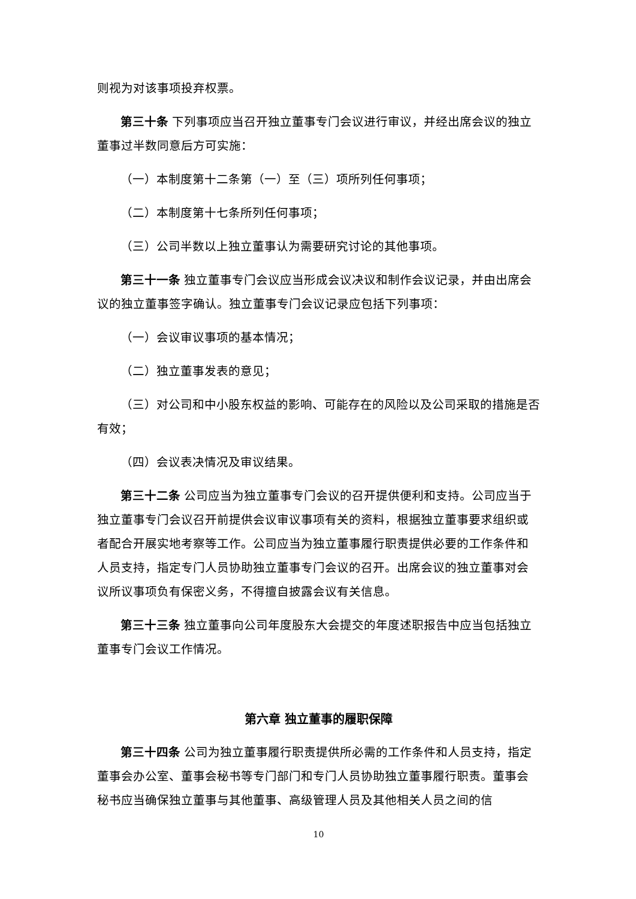则视为对该事项投弃权票。
第三十条 下列事项应当召开独立董事专门会议进行审议，并经出席会议的独立董事过半数同意后方可实施：
（一）本制度第十二条第（一）至（三）项所列任何事项；
（二）本制度第十七条所列任何事项；
（三）公司半数以上独立董事认为需要研究讨论的其他事项。
第三十一条 独立董事专门会议应当形成会议决议和制作会议记录，并由出席会议的独立董事签字确认。独立董事专门会议记录应包括下列事项：
（一）会议审议事项的基本情况；
（二）独立董事发表的意见；
（三）对公司和中小股东权益的影响、可能存在的风险以及公司采取的措施是否有效；
（四）会议表决情况及审议结果。
第三十二条 公司应当为独立董事专门会议的召开提供便利和支持。公司应当于独立董事专门会议召开前提供会议审议事项有关的资料，根据独立董事要求组织或者配合开展实地考察等工作。公司应当为独立董事履行职责提供必要的工作条件和人员支持，指定专门人员协助独立董事专门会议的召开。出席会议的独立董事对会议所议事项负有保密义务，不得擅自披露会议有关信息。
第三十三条 独立董事向公司年度股东大会提交的年度述职报告中应当包括独立董事专门会议工作情况。
第六章 独立董事的履职保障
第三十四条 公司为独立董事履行职责提供所必需的工作条件和人员支持，指定董事会办公室、董事会秘书等专门部门和专门人员协助独立董事履行职责。董事会秘书应当确保独立董事与其他董事、高级管理人员及其他相关人员之间的信
10